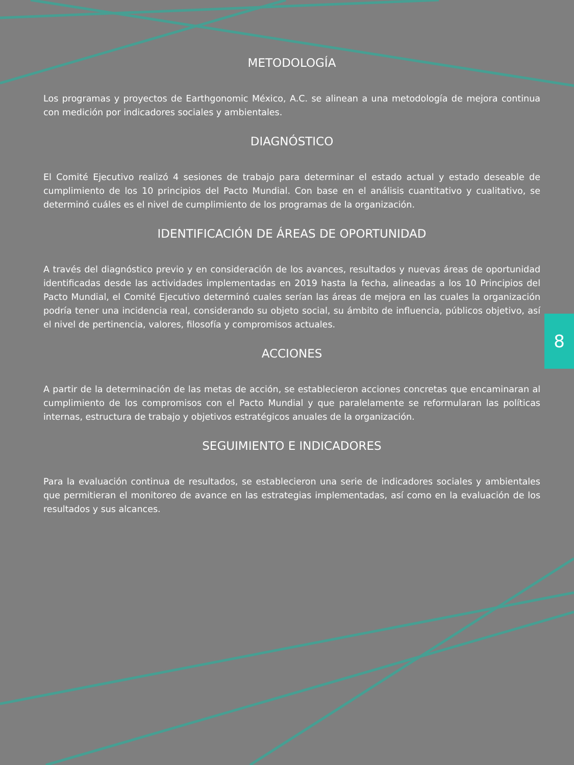METODOLOGÍA
Los programas y proyectos de Earthgonomic México, A.C. se alinean a una metodología de mejora continua con medición por indicadores sociales y ambientales.
DIAGNÓSTICO
El Comité Ejecutivo realizó 4 sesiones de trabajo para determinar el estado actual y estado deseable de cumplimiento de los 10 principios del Pacto Mundial. Con base en el análisis cuantitativo y cualitativo, se determinó cuáles es el nivel de cumplimiento de los programas de la organización.
IDENTIFICACIÓN DE ÁREAS DE OPORTUNIDAD
A través del diagnóstico previo y en consideración de los avances, resultados y nuevas áreas de oportunidad identificadas desde las actividades implementadas en 2019 hasta la fecha, alineadas a los 10 Principios del Pacto Mundial, el Comité Ejecutivo determinó cuales serían las áreas de mejora en las cuales la organización podría tener una incidencia real, considerando su objeto social, su ámbito de influencia, públicos objetivo, así el nivel de pertinencia, valores, filosofía y compromisos actuales.
ACCIONES
A partir de la determinación de las metas de acción, se establecieron acciones concretas que encaminaran al cumplimiento de los compromisos con el Pacto Mundial y que paralelamente se reformularan las políticas internas, estructura de trabajo y objetivos estratégicos anuales de la organización.
SEGUIMIENTO E INDICADORES
Para la evaluación continua de resultados, se establecieron una serie de indicadores sociales y ambientales que permitieran el monitoreo de avance en las estrategias implementadas, así como en la evaluación de los resultados y sus alcances.
8